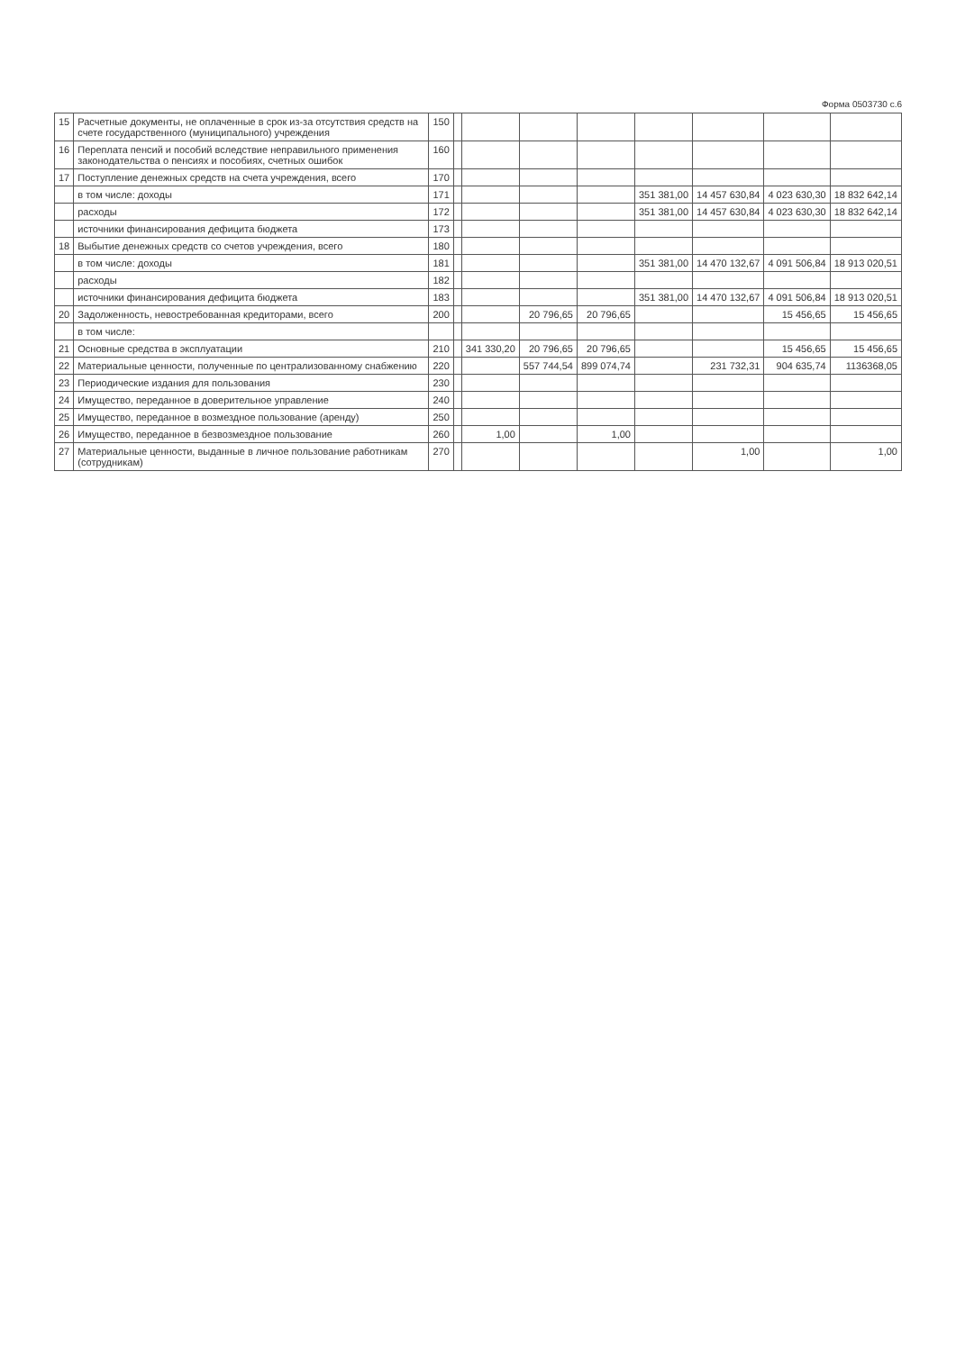Форма 0503730 с.6
| 15 | Расчетные документы, не оплаченные в срок из-за отсутствия средств на счете государственного (муниципального) учреждения | 150 | | | | | | | | |
| 16 | Переплата пенсий и пособий вследствие неправильного применения законодательства о пенсиях и пособиях, счетных ошибок | 160 | | | | | | | | |
| 17 | Поступление денежных средств на счета учреждения, всего | 170 | | | | | | | | |
| | в том числе: доходы | 171 | | | | | 351 381,00 | 14 457 630,84 | 4 023 630,30 | 18 832 642,14 |
| | расходы | 172 | | | | | 351 381,00 | 14 457 630,84 | 4 023 630,30 | 18 832 642,14 |
| | источники финансирования дефицита бюджета | 173 | | | | | | | | |
| 18 | Выбытие денежных средств со счетов учреждения, всего | 180 | | | | | | | | |
| | в том числе: доходы | 181 | | | | | 351 381,00 | 14 470 132,67 | 4 091 506,84 | 18 913 020,51 |
| | расходы | 182 | | | | | | | | |
| | источники финансирования дефицита бюджета | 183 | | | | | 351 381,00 | 14 470 132,67 | 4 091 506,84 | 18 913 020,51 |
| 20 | Задолженность, невостребованная кредиторами, всего | 200 | | | 20 796,65 | 20 796,65 | | | 15 456,65 | 15 456,65 |
| | в том числе: | | | | | | | | | |
| 21 | Основные средства в эксплуатации | 210 | | 341 330,20 | 20 796,65 | 20 796,65 | | | 15 456,65 | 15 456,65 |
| 22 | Материальные ценности, полученные по централизованному снабжению | 220 | | | 557 744,54 | 899 074,74 | | 231 732,31 | 904 635,74 | 1136368,05 |
| 23 | Периодические издания для пользования | 230 | | | | | | | | |
| 24 | Имущество, переданное в доверительное управление | 240 | | | | | | | | |
| 25 | Имущество, переданное в возмездное пользование (аренду) | 250 | | | | | | | | |
| 26 | Имущество, переданное в безвозмездное пользование | 260 | | 1,00 | | 1,00 | | | | |
| 27 | Материальные ценности, выданные в личное пользование работникам (сотрудникам) | 270 | | | | | | 1,00 | | 1,00 |